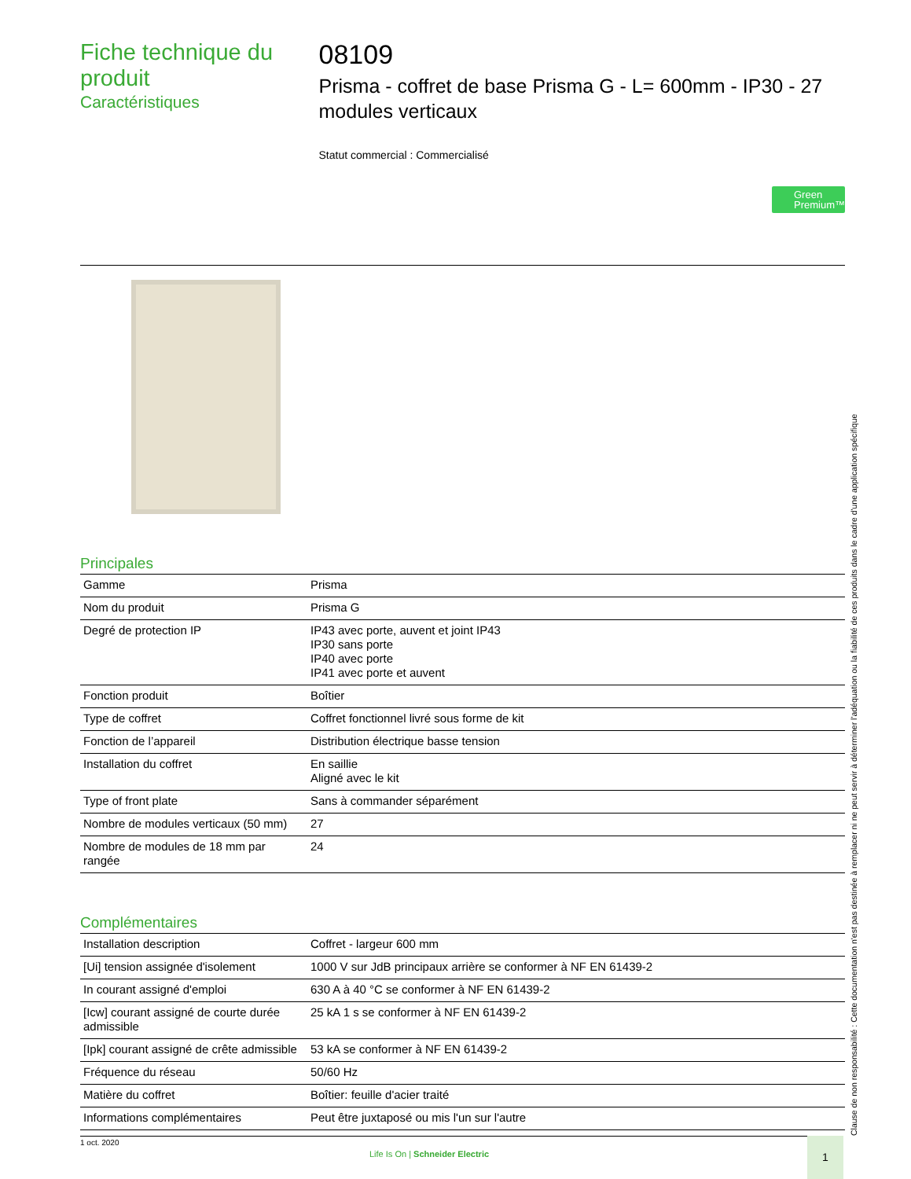Fiche technique du produit
Caractéristiques
08109
Prisma - coffret de base Prisma G - L= 600mm - IP30 - 27 modules verticaux
Statut commercial : Commercialisé
Green Premium™
Principales
| Gamme | Prisma |
| Nom du produit | Prisma G |
| Degré de protection IP | IP43 avec porte, auvent et joint IP43 IP30 sans porte IP40 avec porte IP41 avec porte et auvent |
| Fonction produit | Boîtier |
| Type de coffret | Coffret fonctionnel livré sous forme de kit |
| Fonction de l’appareil | Distribution électrique basse tension |
| Installation du coffret | En saillie Aligné avec le kit |
| Type of front plate | Sans à commander séparément |
| Nombre de modules verticaux (50 mm) | 27 |
| Nombre de modules de 18 mm par rangée | 24 |
Complémentaires
| Installation description | Coffret - largeur 600 mm |
| [Ui] tension assignée d'isolement | 1000 V sur JdB principaux arrière se conformer à NF EN 61439-2 |
| In courant assigné d'emploi | 630 A à 40 °C se conformer à NF EN 61439-2 |
| [Icw] courant assigné de courte durée admissible | 25 kA 1 s se conformer à NF EN 61439-2 |
| [Ipk] courant assigné de crête admissible | 53 kA se conformer à NF EN 61439-2 |
| Fréquence du réseau | 50/60 Hz |
| Matière du coffret | Boîtier: feuille d'acier traité |
| Informations complémentaires | Peut être juxtaposé ou mis l'un sur l'autre |
1 oct. 2020
Life Is On | Schneider Electric
1 Clause de non responsabilité : Cette documentation n'est pas destinée à remplacer ni ne peut servir à déterminer l'adéquation ou la fiabilité de ces produits dans le cadre d'une application spécifique